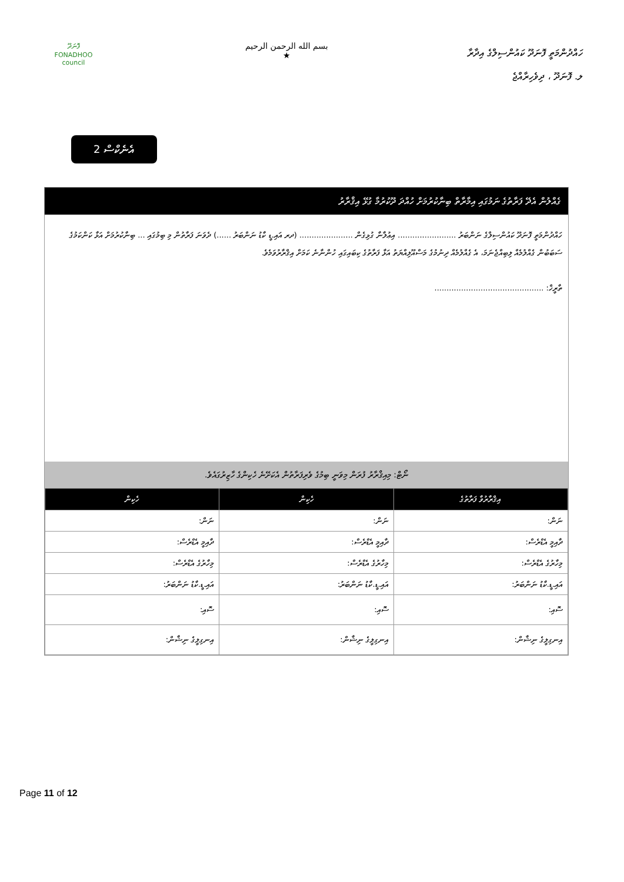ފޮނަދޫ
FONADHOO
council
بسم الله الرحمن الرحيم
★
ހައްދުންމަތީ ފޮނަދޫ ކައުންސިލްގެ އިދާރާ
ލ. ފޮނަދޫ ، ދިވެހިރާއްޖެ
އެނެކްސް 2
ގެއްލުން އެދޭ ފަރާތުގެ ނަމުގައި އިމާރާތް ބިނާކުރުމަށް ހުއްދަ ދޫކުރުމާ ގުޅޭ އިޤްރާރު
ހައްދުންމަތީ ފޮނަދޫ ކައުންސިލްގެ ނަންބަރު ........................ އިޢުލާނާ ގުޅިގެން ...................... (ދރ އައި.ޑީ ކާޑު ނަންބަރު ......) ދެވަނަ ފަރާތުން މި ބިމުގައި ... ބިނާކުރުމަށް އަޅާ ކަންކަމުގެ ސަބަބުން ގެއްލުމެއް ލިބިއްޖެނަމަ، އެ ގެއްލުމެއް ދިނުމުގެ މަސްއޫލިއްޔަތު އަޅާ ފަރާތުގެ ކިބައިގައި ހުންނާނެ ކަމަށް އިޤްރާރުވަމެވެ.
ތާރީޚް: .............................................
ނޯޓް: މިއިޤްރާރު ފުރަން މިވަނީ ބިމުގެ ވެރިފަރާތުން އެކަށޭނެ ހެކިންގެ ހާޒިރުގައެވެ.
| އިޤްރާރުވާ ފަރާތުގެ | ހެކިން | ހެކިން |
| --- | --- | --- |
| ނަން: | ނަން: | ނަން: |
| ދާއިމީ އެޑްރެސް: | ދާއިމީ އެޑްރެސް: | ދާއިމީ އެޑްރެސް: |
| މިހާރުގެ އެޑްރެސް: | މިހާރުގެ އެޑްރެސް: | މިހާރުގެ އެޑްރެސް: |
| އައި.ޑީ.ކާޑު ނަންބަރު: | އައި.ޑީ.ކާޑު ނަންބަރު: | އައި.ޑީ.ކާޑު ނަންބަރު: |
| ސޮއި: | ސޮއި: | ސޮއި: |
| އިނގިލީގެ ނިޝާން: | އިނގިލީގެ ނިޝާން: | އިނގިލީގެ ނިޝާން: |
Page 11 of 12